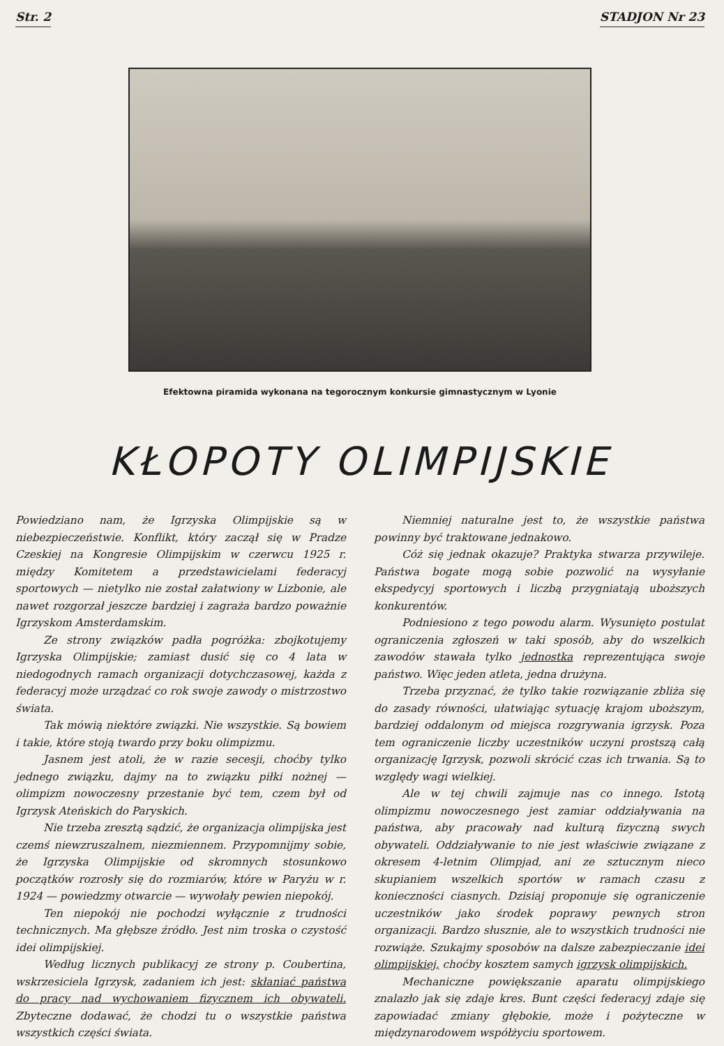Str. 2 STADJON Nr 23
Efektowna piramida wykonana na tegorocznym konkursie gimnastycznym w Lyonie
KŁOPOTY OLIMPIJSKIE
Powiedziano nam, że Igrzyska Olimpijskie są w niebezpieczeństwie. Konflikt, który zaczął się w Pradze Czeskiej na Kongresie Olimpijskim w czerwcu 1925 r. między Komitetem a przedstawicielami federacyj sportowych — nietylko nie został załatwiony w Lizbonie, ale nawet rozgorzał jeszcze bardziej i zagraża bardzo poważnie Igrzyskom Amsterdamskim.
Ze strony związków padła pogróżka: zbojkotujemy Igrzyska Olimpijskie; zamiast dusić się co 4 lata w niedogodnych ramach organizacji dotychczasowej, każda z federacyj może urządzać co rok swoje zawody o mistrzostwo świata.
Tak mówią niektóre związki. Nie wszystkie. Są bowiem i takie, które stoją twardo przy boku olimpizmu.
Jasnem jest atoli, że w razie secesji, choćby tylko jednego związku, dajmy na to związku piłki nożnej — olimpizm nowoczesny przestanie być tem, czem był od Igrzysk Ateńskich do Paryskich.
Nie trzeba zresztą sądzić, że organizacja olimpijska jest czemś niewzruszalnem, niezmiennem. Przypomnijmy sobie, że Igrzyska Olimpijskie od skromnych stosunkowo początków rozrosły się do rozmiarów, które w Paryżu w r. 1924 — powiedzmy otwarcie — wywołały pewien niepokój.
Ten niepokój nie pochodzi wyłącznie z trudności technicznych. Ma głębsze źródło. Jest nim troska o czystość idei olimpijskiej.
Według licznych publikacyj ze strony p. Coubertina, wskrzesiciela Igrzysk, zadaniem ich jest: skłaniać państwa do pracy nad wychowaniem fizycznem ich obywateli. Zbyteczne dodawać, że chodzi tu o wszystkie państwa wszystkich części świata.
Niemniej naturalne jest to, że wszystkie państwa powinny być traktowane jednakowo.
Cóż się jednak okazuje? Praktyka stwarza przywileje. Państwa bogate mogą sobie pozwolić na wysyłanie ekspedycyj sportowych i liczbą przygniatają uboższych konkurentów.
Podniesiono z tego powodu alarm. Wysunięto postulat ograniczenia zgłoszeń w taki sposób, aby do wszelkich zawodów stawała tylko jednostka reprezentująca swoje państwo. Więc jeden atleta, jedna drużyna.
Trzeba przyznać, że tylko takie rozwiązanie zbliża się do zasady równości, ułatwiając sytuację krajom uboższym, bardziej oddalonym od miejsca rozgrywania igrzysk. Poza tem ograniczenie liczby uczestników uczyni prostszą całą organizację Igrzysk, pozwoli skrócić czas ich trwania. Są to względy wagi wielkiej.
Ale w tej chwili zajmuje nas co innego. Istotą olimpizmu nowoczesnego jest zamiar oddziaływania na państwa, aby pracowały nad kulturą fizyczną swych obywateli. Oddziaływanie to nie jest właściwie związane z okresem 4-letnim Olimpjad, ani ze sztucznym nieco skupianiem wszelkich sportów w ramach czasu z konieczności ciasnych. Dzisiaj proponuje się ograniczenie uczestników jako środek poprawy pewnych stron organizacji. Bardzo słusznie, ale to wszystkich trudności nie rozwiąże. Szukajmy sposobów na dalsze zabezpieczanie idei olimpijskiej, choćby kosztem samych igrzysk olimpijskich.
Mechaniczne powiększanie aparatu olimpijskiego znalazło jak się zdaje kres. Bunt części federacyj zdaje się zapowiadać zmiany głębokie, może i pożyteczne w międzynarodowem współżyciu sportowem.